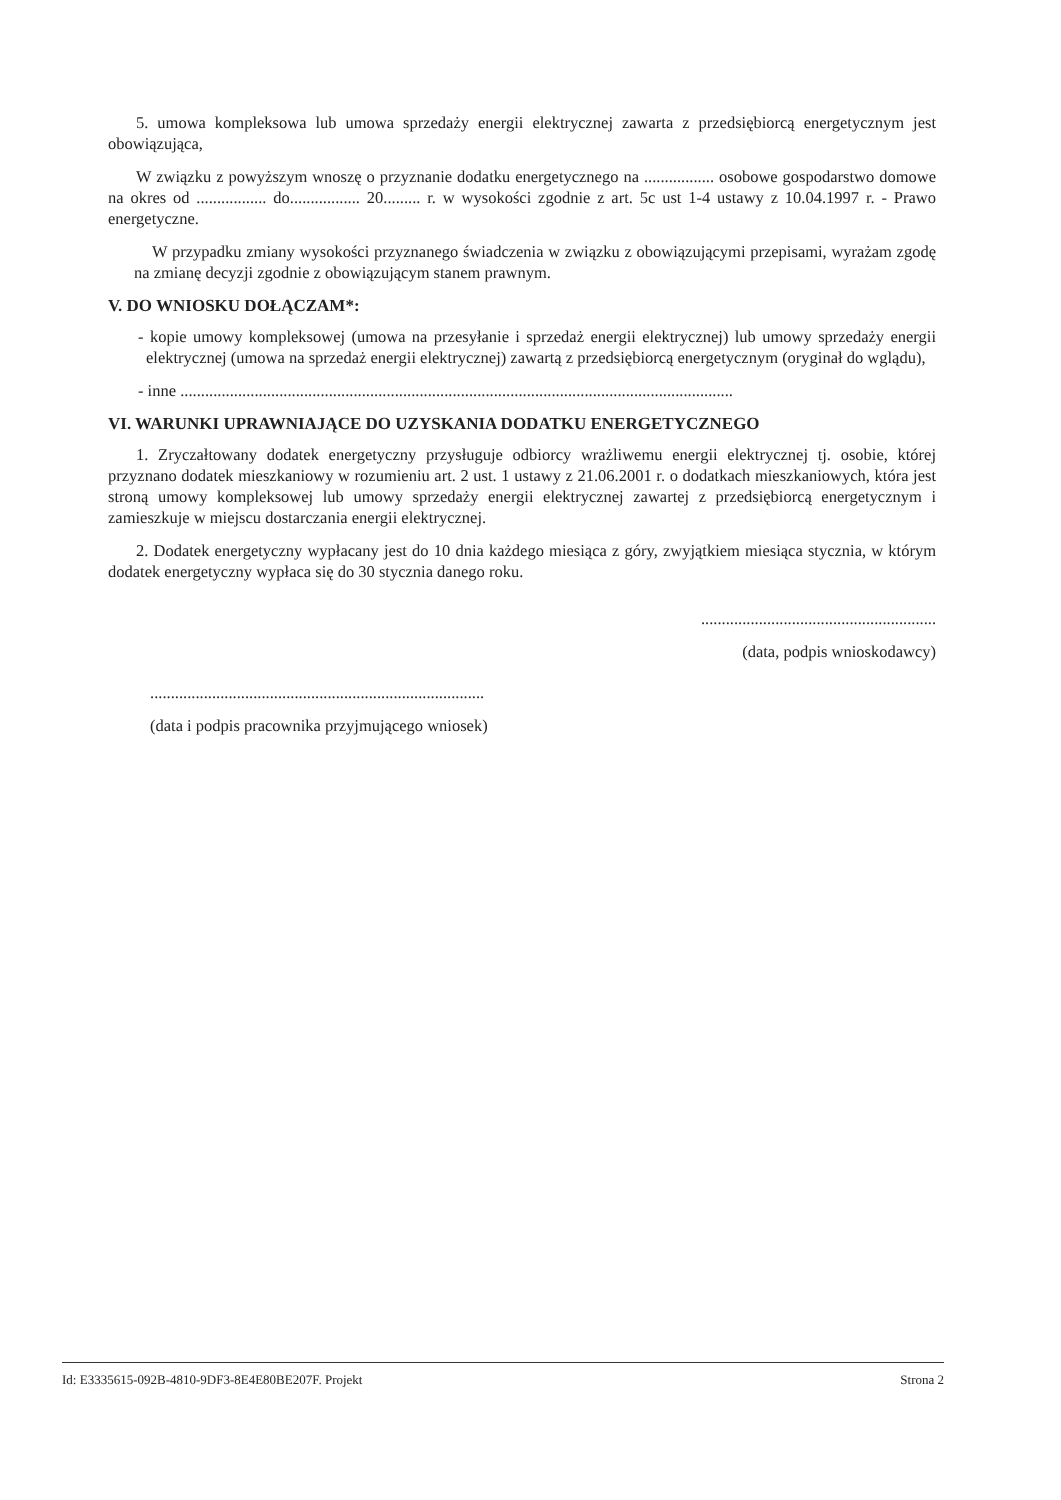5. umowa kompleksowa lub umowa sprzedaży energii elektrycznej zawarta z przedsiębiorcą energetycznym jest obowiązująca,
W związku z powyższym wnoszę o przyznanie dodatku energetycznego na ................. osobowe gospodarstwo domowe na okres od ................. do................. 20......... r. w wysokości zgodnie z art. 5c ust 1-4 ustawy z 10.04.1997 r. - Prawo energetyczne.
W przypadku zmiany wysokości przyznanego świadczenia w związku z obowiązującymi przepisami, wyrażam zgodę na zmianę decyzji zgodnie z obowiązującym stanem prawnym.
V. DO WNIOSKU DOŁĄCZAM*:
- kopie umowy kompleksowej (umowa na przesyłanie i sprzedaż energii elektrycznej) lub umowy sprzedaży energii elektrycznej (umowa na sprzedaż energii elektrycznej) zawartą z przedsiębiorcą energetycznym (oryginał do wglądu),
- inne ......................................................................................................................................
VI. WARUNKI UPRAWNIAJĄCE DO UZYSKANIA DODATKU ENERGETYCZNEGO
1. Zryczałtowany dodatek energetyczny przysługuje odbiorcy wrażliwemu energii elektrycznej tj. osobie, której przyznano dodatek mieszkaniowy w rozumieniu art. 2 ust. 1 ustawy z 21.06.2001 r. o dodatkach mieszkaniowych, która jest stroną umowy kompleksowej lub umowy sprzedaży energii elektrycznej zawartej z przedsiębiorcą energetycznym i zamieszkuje w miejscu dostarczania energii elektrycznej.
2. Dodatek energetyczny wypłacany jest do 10 dnia każdego miesiąca z góry, zwyjątkiem miesiąca stycznia, w którym dodatek energetyczny wypłaca się do 30 stycznia danego roku.
.........................................................
(data, podpis wnioskodawcy)
.................................................................................
(data i podpis pracownika przyjmującego wniosek)
Id: E3335615-092B-4810-9DF3-8E4E80BE207F. Projekt Strona 2